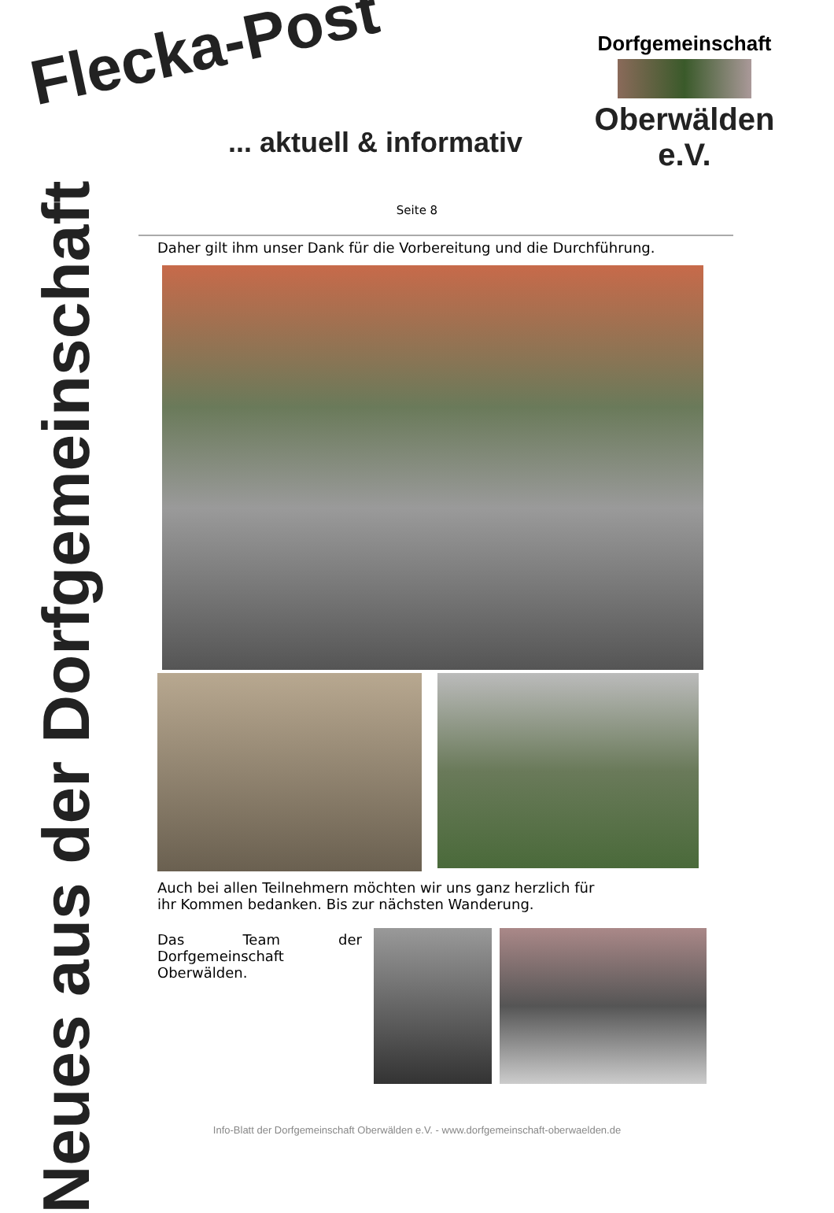Flecka-Post
... aktuell & informativ
Dorfgemeinschaft
Oberwälden e.V.
Seite 8
Neues aus der Dorfgemeinschaft
Daher gilt ihm unser Dank für die Vorbereitung und die Durchführung.
Auch bei allen Teilnehmern möchten wir uns ganz herzlich für
ihr Kommen bedanken. Bis zur nächsten Wanderung.
Das Team der Dorfgemeinschaft Oberwälden.
Info-Blatt der Dorfgemeinschaft Oberwälden e.V. - www.dorfgemeinschaft-oberwaelden.de